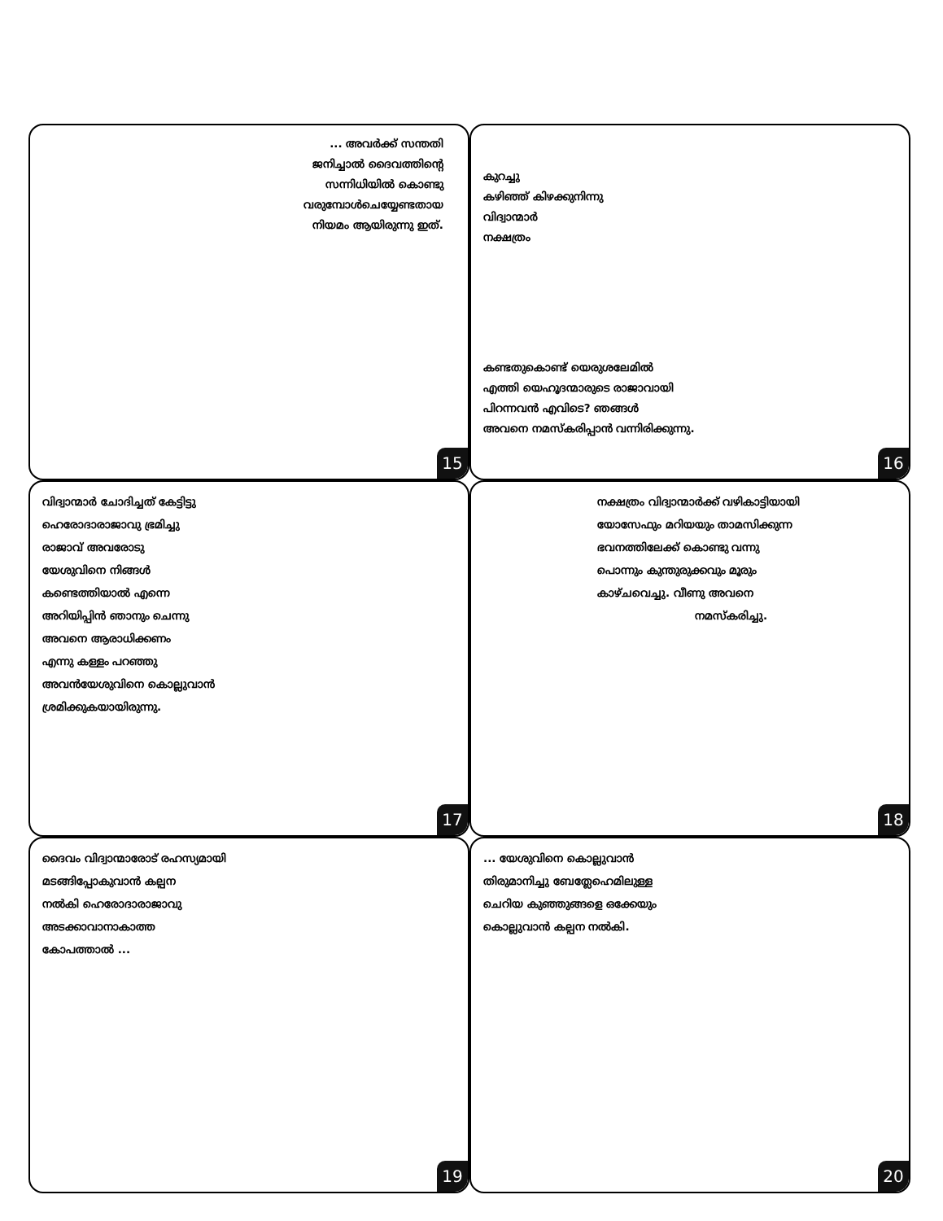... അവർക്ക് സന്തതി
ജനിച്ചാൽ ദൈവത്തിന്റെ
സന്നിധിയിൽ കൊണ്ടു
വരുമ്പോൾചെയ്യേണ്ടതായ
നിയമം ആയിരുന്നു ഇത്.
15
കുറച്ചു
കഴിഞ്ഞ് കിഴക്കുനിന്നു
വിദ്വാന്മാർ
നക്ഷത്രം
കണ്ടതുകൊണ്ട് യെരുശലേമിൽ
എത്തി യെഹൂദന്മാരുടെ രാജാവായി
പിറന്നവൻ എവിടെ? ഞങ്ങൾ
അവനെ നമസ്കരിപ്പാൻ വന്നിരിക്കുന്നു.
16
വിദ്വാന്മാർ ചോദിച്ചത് കേട്ടിട്ടു
ഹെരോദാരാജാവു ഭ്രമിച്ചു
രാജാവ് അവരോടു
യേശുവിനെ നിങ്ങൾ
കണ്ടെത്തിയാൽ എന്നെ
അറിയിപ്പിൻ ഞാനും ചെന്നു
അവനെ ആരാധിക്കണം
എന്നു കള്ളം പറഞ്ഞു
അവൻയേശുവിനെ കൊല്ലുവാൻ
ശ്രമിക്കുകയായിരുന്നു.
17
നക്ഷത്രം വിദ്വാന്മാർക്ക് വഴികാട്ടിയായി
യോസേഫും മറിയയും താമസിക്കുന്ന
ഭവനത്തിലേക്ക് കൊണ്ടു വന്നു
പൊന്നും കുന്തുരുക്കവും മൂരും
കാഴ്ചവെച്ചു. വീണു അവനെ
നമസ്കരിച്ചു.
18
ദൈവം വിദ്വാന്മാരോട് രഹസ്യമായി
മടങ്ങിപ്പോകുവാൻ കല്പന
നൽകി ഹെരോദാരാജാവു
അടക്കാവാനാകാത്ത
കോപത്താൽ ...
19
... യേശുവിനെ കൊല്ലുവാൻ
തിരുമാനിച്ചു ബേത്ലേഹെമിലുള്ള
ചെറിയ കുഞ്ഞുങ്ങളെ ഒക്കേയും
കൊല്ലുവാൻ കല്പന നൽകി.
20